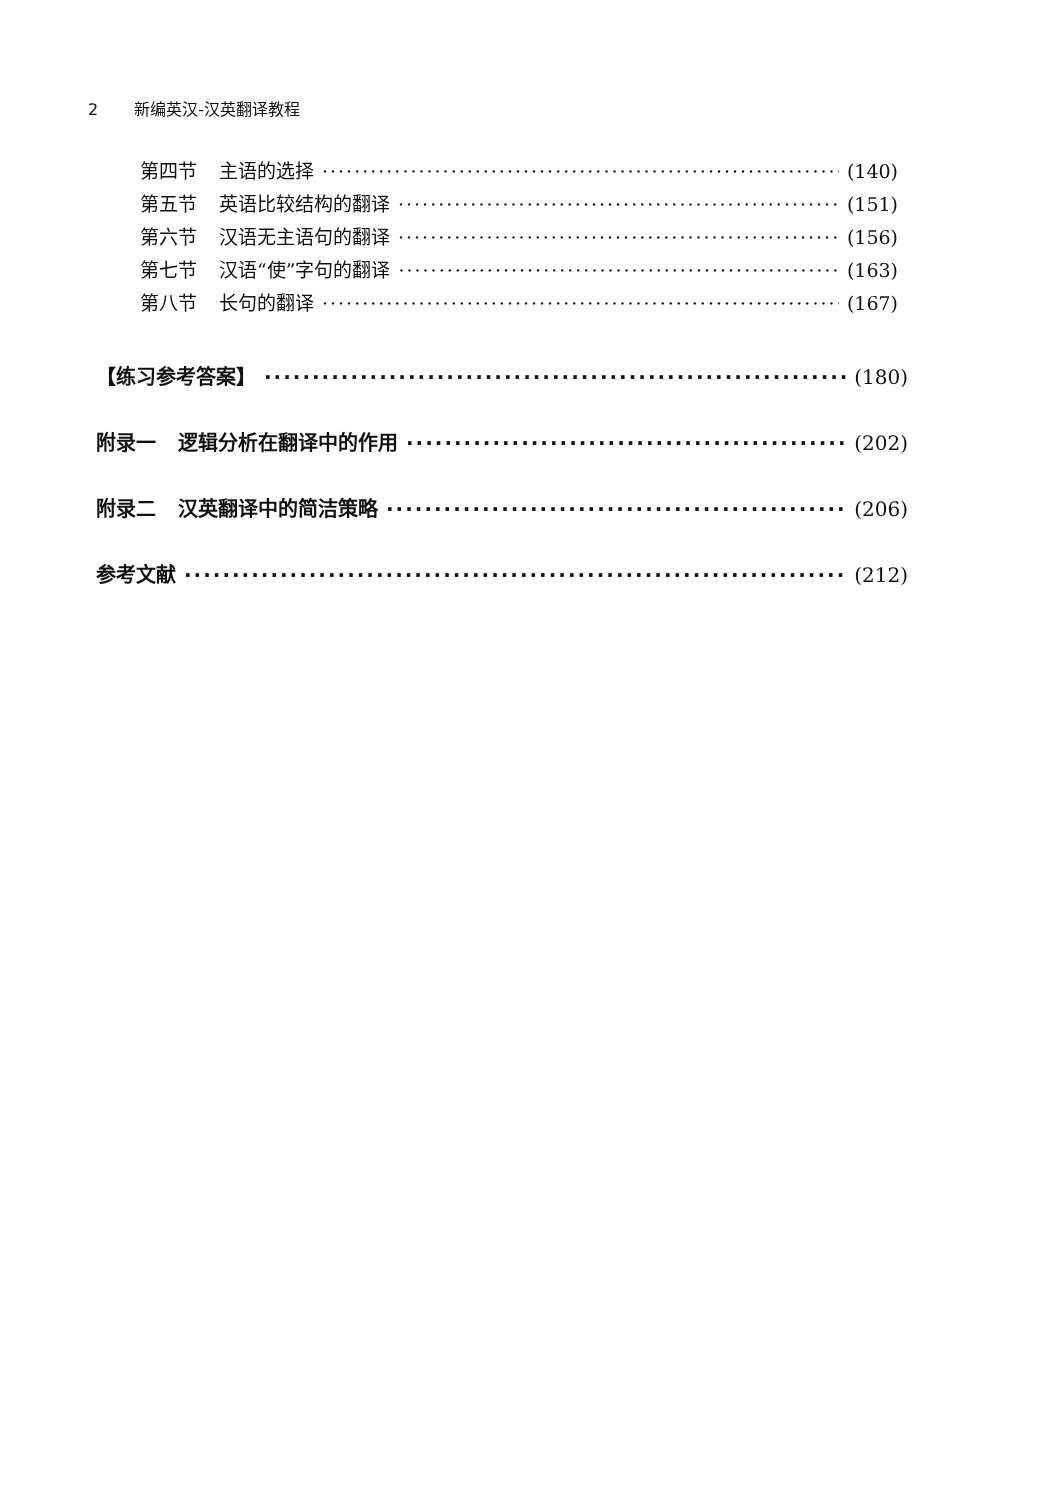2 新编英汉-汉英翻译教程
第四节 主语的选择 (140)
第五节 英语比较结构的翻译 (151)
第六节 汉语无主语句的翻译 (156)
第七节 汉语“使”字句的翻译 (163)
第八节 长句的翻译 (167)
【练习参考答案】 (180)
附录一 逻辑分析在翻译中的作用 (202)
附录二 汉英翻译中的简洁策略 (206)
参考文献 (212)